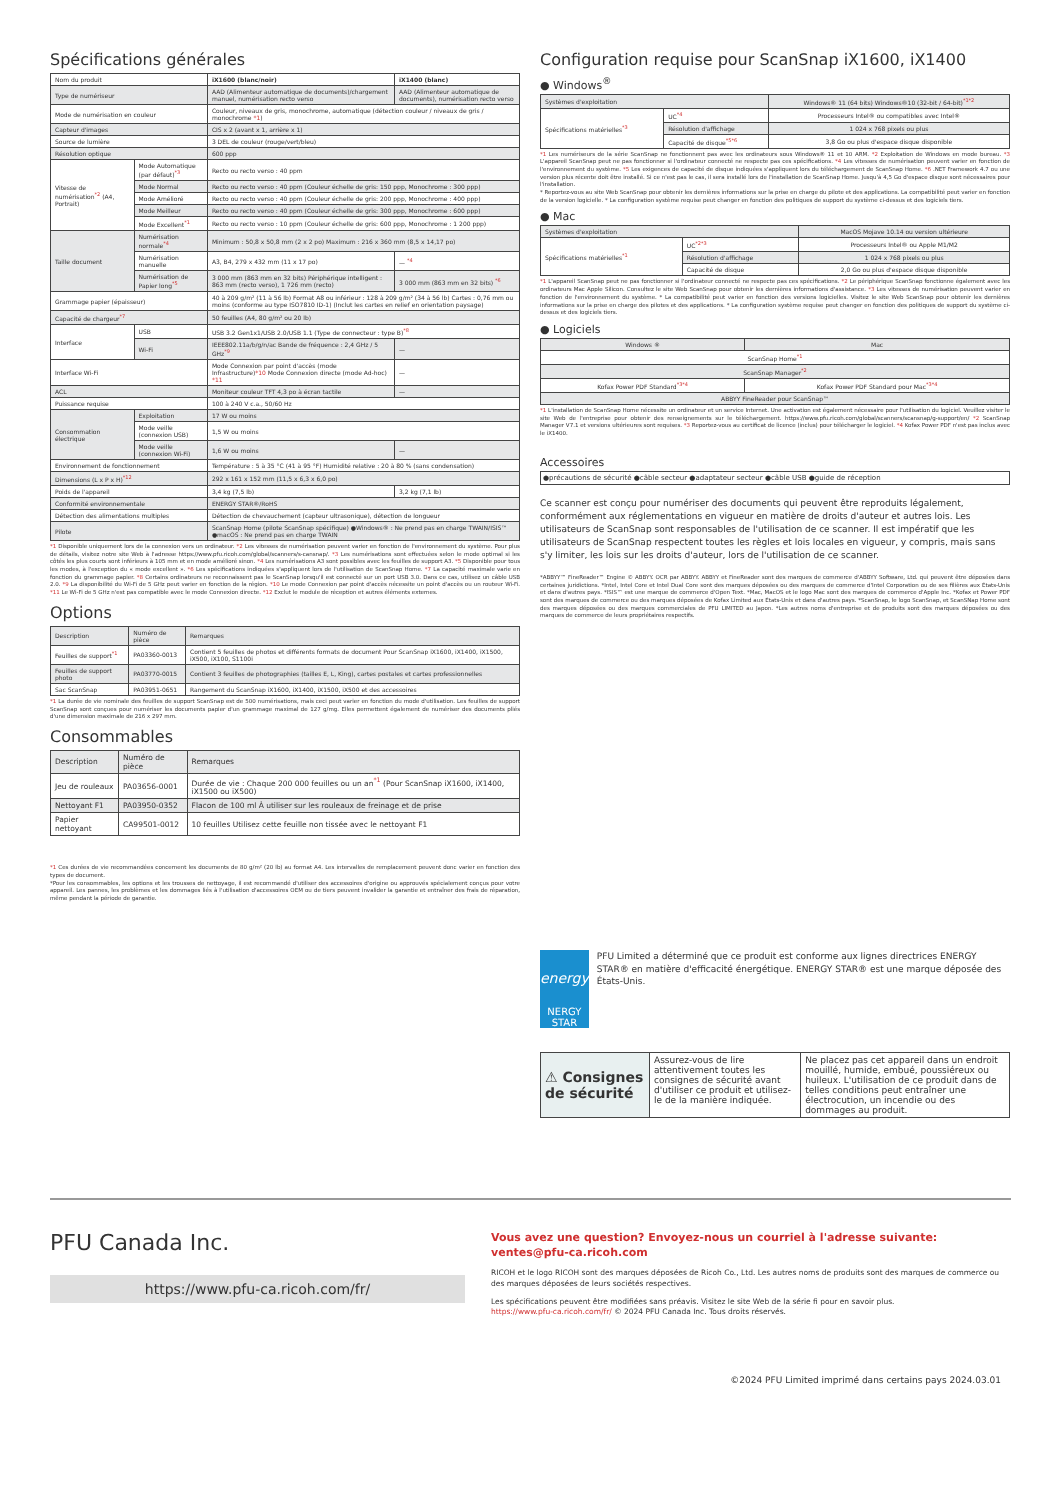Spécifications générales
| Nom du produit | | iX1600 (blanc/noir) | iX1400 (blanc) |
| Type de numériseur | | AAD (Alimenteur automatique de documents)/chargement manuel, numérisation recto verso | AAD (Alimenteur automatique de documents), numérisation recto verso |
| Mode de numérisation en couleur | | Couleur, niveaux de gris, monochrome, automatique (détection couleur / niveaux de gris / monochrome *1 ) | |
| Capteur d'images | | CIS x 2 (avant x 1, arrière x 1) | |
| Source de lumière | | 3 DEL de couleur (rouge/vert/bleu) | |
| Résolution optique | | 600 ppp | |
| Vitesse de numérisation<sup>*2</sup> (A4, Portrait) | Mode Automatique (par défaut)<sup>*3</sup> | Recto ou recto verso : 40 ppm | |
| | Mode Normal | Recto ou recto verso : 40 ppm (Couleur échelle de gris: 150 ppp, Monochrome : 300 ppp) | |
| | Mode Amélioré | Recto ou recto verso : 40 ppm (Couleur échelle de gris: 200 ppp, Monochrome : 400 ppp) | |
| | Mode Meilleur | Recto ou recto verso : 40 ppm (Couleur échelle de gris: 300 ppp, Monochrome : 600 ppp) | |
| | Mode Excellent<sup>*1</sup> | Recto ou recto verso : 10 ppm (Couleur échelle de gris: 600 ppp, Monochrome : 1 200 ppp) | |
| Taille document | Numérisation normale<sup>*4</sup> | Minimum : 50,8 x 50,8 mm (2 x 2 po) Maximum : 216 x 360 mm (8,5 x 14,17 po) | |
| | Numérisation manuelle | A3, B4, 279 x 432 mm (11 x 17 po) | — <sup>*4</sup> |
| | Numérisation de Papier long<sup>*5</sup> | 3 000 mm (863 mm en 32 bits) Périphérique intelligent : 863 mm (recto verso), 1 726 mm (recto) | 3 000 mm (863 mm en 32 bits) <sup>*6</sup> |
| Grammage papier (épaisseur) | | 40 à 209 g/m² (11 à 56 lb) Format A8 ou inférieur : 128 à 209 g/m² (34 à 56 lb) Cartes : 0,76 mm ou moins (conforme au type ISO7810 ID-1) (Inclut les cartes en relief en orientation paysage) | |
| Capacité de chargeur<sup>*7</sup> | | 50 feuilles (A4, 80 g/m² ou 20 lb) | |
| Interface | USB | USB 3.2 Gen1x1/USB 2.0/USB 1.1 (Type de connecteur : type B)<sup>*8</sup> | |
| | Wi-Fi | IEEE802.11a/b/g/n/ac Bande de fréquence : 2,4 GHz / 5 GHz<sup>*9</sup> | — |
| Interface Wi-Fi | | Mode Connexion par point d'accès (mode Infrastructure) *10 Mode Connexion directe (mode Ad-hoc) *11 | — |
| ACL | | Moniteur couleur TFT 4,3 po à écran tactile | — |
| Puissance requise | | 100 à 240 V c.a., 50/60 Hz | |
| Consommation électrique | Exploitation | 17 W ou moins | |
| | Mode veille (connexion USB) | 1,5 W ou moins | |
| | Mode veille (connexion Wi-Fi) | 1,6 W ou moins | — |
| Environnement de fonctionnement | | Température : 5 à 35 °C (41 à 95 °F) Humidité relative : 20 à 80 % (sans condensation) | |
| Dimensions (L x P x H)<sup>*12</sup> | | 292 x 161 x 152 mm (11,5 x 6,3 x 6,0 po) | |
| Poids de l'appareil | | 3,4 kg (7,5 lb) | 3,2 kg (7,1 lb) |
| Conformité environnementale | | ENERGY STAR®/RoHS | |
| Détection des alimentations multiples | | Détection de chevauchement (capteur ultrasonique), détection de longueur | |
| Pilote | | ScanSnap Home (pilote ScanSnap spécifique) ●Windows® : Ne prend pas en charge TWAIN/ISIS™ ●macOS : Ne prend pas en charge TWAIN | |
*1 Disponible uniquement lors de la connexion vers un ordinateur. *2 Les vitesses de numérisation peuvent varier en fonction de l'environnement du système. Pour plus de détails, visitez notre site Web à l'adresse https://www.pfu.ricoh.com/global/scanners/s-cansnap/. *3 Les numérisations sont effectuées selon le mode optimal si les côtés les plus courts sont inférieurs à 105 mm et en mode amélioré sinon. *4 Les numérisations A3 sont possibles avec les feuilles de support A3. *5 Disponible pour tous les modes, à l'exception du « mode excellent ». *6 Les spécifications indiquées s'appliquent lors de l'utilisation de ScanSnap Home. *7 La capacité maximale varie en fonction du grammage papier. *8 Certains ordinateurs ne reconnaissent pas le ScanSnap lorsqu'il est connecté sur un port USB 3.0. Dans ce cas, utilisez un câble USB 2.0. *9 La disponibilité du Wi-Fi de 5 GHz peut varier en fonction de la région. *10 Le mode Connexion par point d'accès nécessite un point d'accès ou un routeur Wi-Fi. *11 Le Wi-Fi de 5 GHz n'est pas compatible avec le mode Connexion directe. *12 Exclut le module de réception et autres éléments externes.
Options
| Description | Numéro de pièce | Remarques |
| --- | --- | --- |
| Feuilles de support<sup>*1</sup> | PA03360-0013 | Contient 5 feuilles de photos et différents formats de document Pour ScanSnap iX1600, iX1400, iX1500, iX500, iX100, S1100i |
| Feuilles de support photo | PA03770-0015 | Contient 3 feuilles de photographies (tailles E, L, King), cartes postales et cartes professionnelles |
| Sac ScanSnap | PA03951-0651 | Rangement du ScanSnap iX1600, iX1400, iX1500, iX500 et des accessoires |
*1 La durée de vie nominale des feuilles de support ScanSnap est de 500 numérisations, mais ceci peut varier en fonction du mode d'utilisation. Les feuilles de support ScanSnap sont conçues pour numériser les documents papier d'un grammage maximal de 127 g/mg. Elles permettent également de numériser des documents pliés d'une dimension maximale de 216 x 297 mm.
Consommables
| Description | Numéro de pièce | Remarques |
| --- | --- | --- |
| Jeu de rouleaux | PA03656-0001 | Durée de vie : Chaque 200 000 feuilles ou un an<sup>*1</sup> (Pour ScanSnap iX1600, iX1400, iX1500 ou iX500) |
| Nettoyant F1 | PA03950-0352 | Flacon de 100 ml À utiliser sur les rouleaux de freinage et de prise |
| Papier nettoyant | CA99501-0012 | 10 feuilles Utilisez cette feuille non tissée avec le nettoyant F1 |
*1 Ces durées de vie recommandées concernent les documents de 80 g/m² (20 lb) au format A4. Les intervalles de remplacement peuvent donc varier en fonction des types de document.
*Pour les consommables, les options et les trousses de nettoyage, il est recommandé d'utiliser des accessoires d'origine ou approuvés spécialement conçus pour votre appareil. Les pannes, les problèmes et les dommages liés à l'utilisation d'accessoires OEM ou de tiers peuvent invalider la garantie et entraîner des frais de réparation, même pendant la période de garantie.
Configuration requise pour ScanSnap iX1600, iX1400
● Windows<sup>®</sup>
| Systèmes d'exploitation | | Windows® 11 (64 bits) Windows®10 (32-bit / 64-bit)<sup>*1*2</sup> |
| Spécifications matérielles<sup>*3</sup> | UC<sup>*4</sup> | Processeurs Intel® ou compatibles avec Intel® |
| | Résolution d'affichage | 1 024 x 768 pixels ou plus |
| | Capacité de disque<sup>*5*6</sup> | 3,8 Go ou plus d'espace disque disponible |
*1 Les numériseurs de la série ScanSnap ne fonctionnent pas avec les ordinateurs sous Windows® 11 et 10 ARM. *2 Exploitation de Windows en mode bureau. *3 L'appareil ScanSnap peut ne pas fonctionner si l'ordinateur connecté ne respecte pas ces spécifications. *4 Les vitesses de numérisation peuvent varier en fonction de l'environnement du système. *5 Les exigences de capacité de disque indiquées s'appliquent lors du téléchargement de ScanSnap Home. *6 .NET Framework 4.7 ou une version plus récente doit être installé. Si ce n'est pas le cas, il sera installé lors de l'installation de ScanSnap Home. Jusqu'à 4,5 Go d'espace disque sont nécessaires pour l'installation.
* Reportez-vous au site Web ScanSnap pour obtenir les dernières informations sur la prise en charge du pilote et des applications. La compatibilité peut varier en fonction de la version logicielle. * La configuration système requise peut changer en fonction des politiques de support du système ci-dessus et des logiciels tiers.
● Mac
| Systèmes d'exploitation | | MacOS Mojave 10.14 ou version ultérieure |
| Spécifications matérielles<sup>*1</sup> | UC<sup>*2*3</sup> | Processeurs Intel® ou Apple M1/M2 |
| | Résolution d'affichage | 1 024 x 768 pixels ou plus |
| | Capacité de disque | 2,0 Go ou plus d'espace disque disponible |
*1 L'appareil ScanSnap peut ne pas fonctionner si l'ordinateur connecté ne respecte pas ces spécifications. *2 Le périphérique ScanSnap fonctionne également avec les ordinateurs Mac Apple Silicon. Consultez le site Web ScanSnap pour obtenir les dernières informations d'assistance. *3 Les vitesses de numérisation peuvent varier en fonction de l'environnement du système. * La compatibilité peut varier en fonction des versions logicielles. Visitez le site Web ScanSnap pour obtenir les dernières informations sur la prise en charge des pilotes et des applications. * La configuration système requise peut changer en fonction des politiques de support du système ci-dessus et des logiciels tiers.
● Logiciels
| Windows ® | Mac |
| ScanSnap Home<sup>*1</sup> | |
| ScanSnap Manager<sup>*2</sup> | |
| Kofax Power PDF Standard<sup>*3*4</sup> | Kofax Power PDF Standard pour Mac<sup>*3*4</sup> |
| ABBYY FineReader pour ScanSnap™ | |
*1 L'installation de ScanSnap Home nécessite un ordinateur et un service Internet. Une activation est également nécessaire pour l'utilisation du logiciel. Veuillez visiter le site Web de l'entreprise pour obtenir des renseignements sur le téléchargement. https://www.pfu.ricoh.com/global/scanners/scansnap/g-support/en/ *2 ScanSnap Manager V7.1 et versions ultérieures sont requises. *3 Reportez-vous au certificat de licence (inclus) pour télécharger le logiciel. *4 Kofax Power PDF n'est pas inclus avec le iX1400.
Accessoires
●précautions de sécurité ●câble secteur ●adaptateur secteur ●câble USB ●guide de réception
Ce scanner est conçu pour numériser des documents qui peuvent être reproduits légalement, conformément aux réglementations en vigueur en matière de droits d'auteur et autres lois. Les utilisateurs de ScanSnap sont responsables de l'utilisation de ce scanner. Il est impératif que les utilisateurs de ScanSnap respectent toutes les règles et lois locales en vigueur, y compris, mais sans s'y limiter, les lois sur les droits d'auteur, lors de l'utilisation de ce scanner.
*ABBYY™ FineReader™ Engine © ABBYY. OCR par ABBYY. ABBYY et FineReader sont des marques de commerce d'ABBYY Software, Ltd. qui peuvent être déposées dans certaines juridictions. *Intel, Intel Core et Intel Dual Core sont des marques déposées ou des marques de commerce d'Intel Corporation ou de ses filières aux États-Unis et dans d'autres pays. *ISIS™ est une marque de commerce d'Open Text. *Mac, MacOS et le logo Mac sont des marques de commerce d'Apple Inc. *Kofax et Power PDF sont des marques de commerce ou des marques déposées de Kofax Limited aux États-Unis et dans d'autres pays. *ScanSnap, le logo ScanSnap, et ScanSNap Home sont des marques déposées ou des marques commerciales de PFU LIMITED au Japon. *Les autres noms d'entreprise et de produits sont des marques déposées ou des marques de commerce de leurs propriétaires respectifs.
energy
NERGY STAR
PFU Limited a déterminé que ce produit est conforme aux lignes directrices ENERGY STAR® en matière d'efficacité énergétique. ENERGY STAR® est une marque déposée des États-Unis.
| ⚠ Consignes de sécurité | Assurez-vous de lire attentivement toutes les consignes de sécurité avant d'utiliser ce produit et utilisez-le de la manière indiquée. | Ne placez pas cet appareil dans un endroit mouillé, humide, embué, poussiéreux ou huileux. L'utilisation de ce produit dans de telles conditions peut entraîner une électrocution, un incendie ou des dommages au produit. |
PFU Canada Inc.
https://www.pfu-ca.ricoh.com/fr/
Vous avez une question? Envoyez-nous un courriel à l'adresse suivante: ventes@pfu-ca.ricoh.com
RICOH et le logo RICOH sont des marques déposées de Ricoh Co., Ltd. Les autres noms de produits sont des marques de commerce ou des marques déposées de leurs sociétés respectives.
Les spécifications peuvent être modifiées sans préavis. Visitez le site Web de la série fi pour en savoir plus.
https://www.pfu-ca.ricoh.com/fr/ © 2024 PFU Canada Inc. Tous droits réservés.
©2024 PFU Limited imprimé dans certains pays 2024.03.01